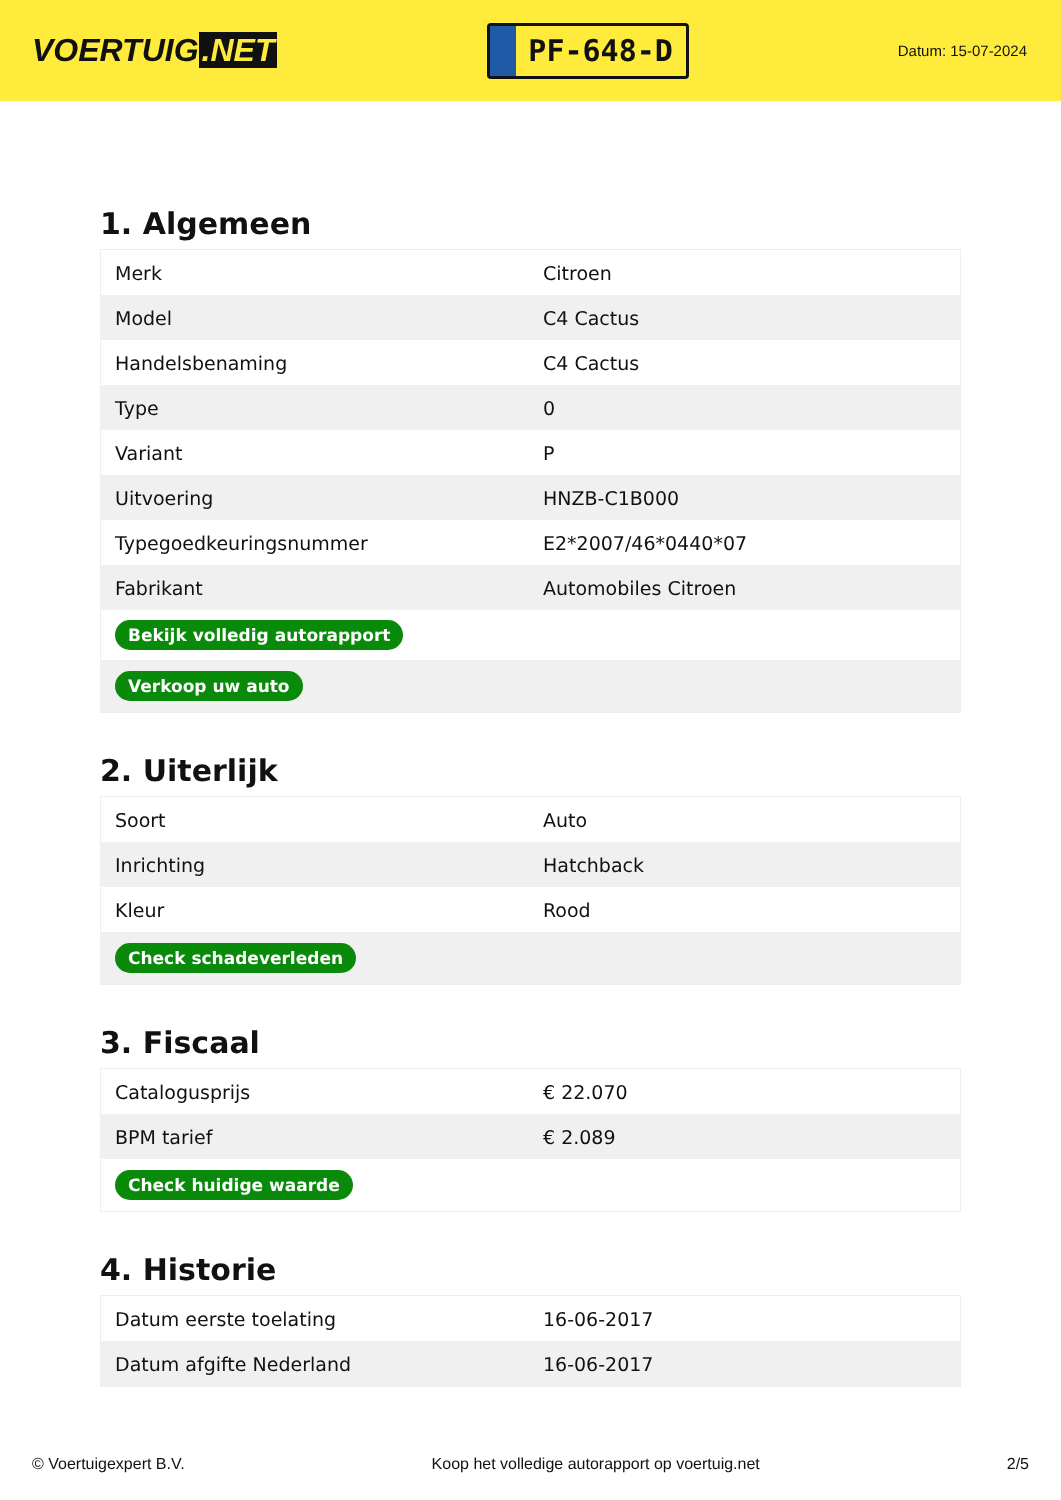VOERTUIG.NET
PF-648-D
Datum: 15-07-2024
1. Algemeen
| Merk | Citroen |
| Model | C4 Cactus |
| Handelsbenaming | C4 Cactus |
| Type | 0 |
| Variant | P |
| Uitvoering | HNZB-C1B000 |
| Typegoedkeuringsnummer | E2*2007/46*0440*07 |
| Fabrikant | Automobiles Citroen |
| Bekijk volledig autorapport | |
| Verkoop uw auto | |
2. Uiterlijk
| Soort | Auto |
| Inrichting | Hatchback |
| Kleur | Rood |
| Check schadeverleden | |
3. Fiscaal
| Catalogusprijs | € 22.070 |
| BPM tarief | € 2.089 |
| Check huidige waarde | |
4. Historie
| Datum eerste toelating | 16-06-2017 |
| Datum afgifte Nederland | 16-06-2017 |
© Voertuigexpert B.V. Koop het volledige autorapport op voertuig.net 2/5